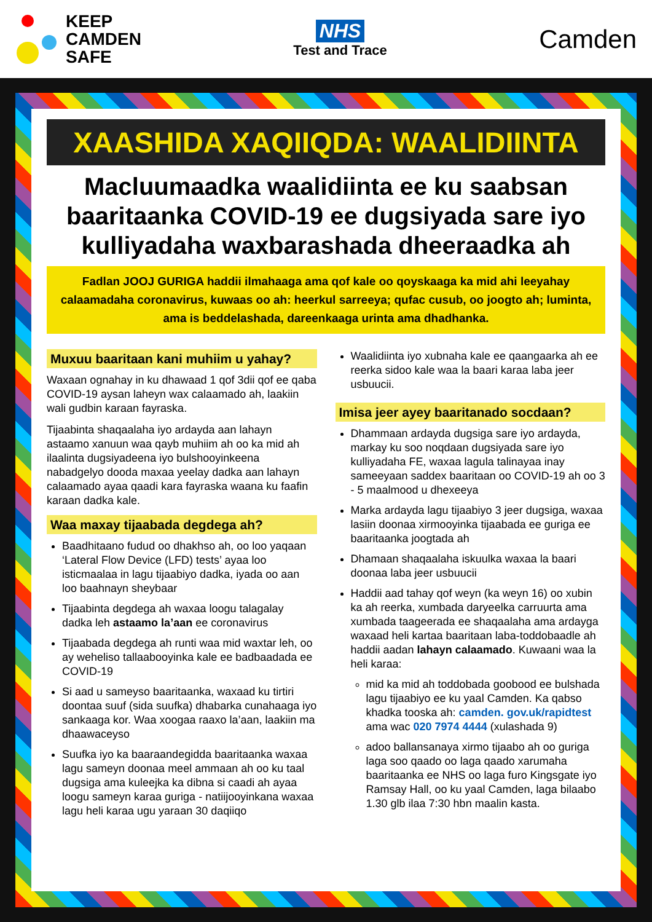KEEP
CAMDEN
SAFE
NHS
Test and Trace
Camden
XAASHIDA XAQIIQDA: WAALIDIINTA
Macluumaadka waalidiinta ee ku saabsan baaritaanka COVID-19 ee dugsiyada sare iyo kulliyadaha waxbarashada dheeraadka ah
Fadlan JOOJ GURIGA haddii ilmahaaga ama qof kale oo qoyskaaga ka mid ahi leeyahay calaamadaha coronavirus, kuwaas oo ah: heerkul sarreeya; qufac cusub, oo joogto ah; luminta, ama is beddelashada, dareenkaaga urinta ama dhadhanka.
Muxuu baaritaan kani muhiim u yahay?
Waxaan ognahay in ku dhawaad 1 qof 3dii qof ee qaba COVID-19 aysan laheyn wax calaamado ah, laakiin wali gudbin karaan fayraska.
Tijaabinta shaqaalaha iyo ardayda aan lahayn astaamo xanuun waa qayb muhiim ah oo ka mid ah ilaalinta dugsiyadeena iyo bulshooyinkeena nabadgelyo dooda maxaa yeelay dadka aan lahayn calaamado ayaa qaadi kara fayraska waana ku faafin karaan dadka kale.
Waa maxay tijaabada degdega ah?
Baadhitaano fudud oo dhakhso ah, oo loo yaqaan ‘Lateral Flow Device (LFD) tests’ ayaa loo isticmaalaa in lagu tijaabiyo dadka, iyada oo aan loo baahnayn sheybaar
Tijaabinta degdega ah waxaa loogu talagalay dadka leh astaamo la’aan ee coronavirus
Tijaabada degdega ah runti waa mid waxtar leh, oo ay weheliso tallaabooyinka kale ee badbaadada ee COVID-19
Si aad u sameyso baaritaanka, waxaad ku tirtiri doontaa suuf (sida suufka) dhabarka cunahaaga iyo sankaaga kor. Waa xoogaa raaxo la’aan, laakiin ma dhaawaceyso
Suufka iyo ka baaraandegidda baaritaanka waxaa lagu sameyn doonaa meel ammaan ah oo ku taal dugsiga ama kuleejka ka dibna si caadi ah ayaa loogu sameyn karaa guriga - natiijooyinkana waxaa lagu heli karaa ugu yaraan 30 daqiiqo
Waalidiinta iyo xubnaha kale ee qaangaarka ah ee reerka sidoo kale waa la baari karaa laba jeer usbuucii.
Imisa jeer ayey baaritanado socdaan?
Dhammaan ardayda dugsiga sare iyo ardayda, markay ku soo noqdaan dugsiyada sare iyo kulliyadaha FE, waxaa lagula talinayaa inay sameeyaan saddex baaritaan oo COVID-19 ah oo 3 - 5 maalmood u dhexeeya
Marka ardayda lagu tijaabiyo 3 jeer dugsiga, waxaa lasiin doonaa xirmooyinka tijaabada ee guriga ee baaritaanka joogtada ah
Dhamaan shaqaalaha iskuulka waxaa la baari doonaa laba jeer usbuucii
Haddii aad tahay qof weyn (ka weyn 16) oo xubin ka ah reerka, xumbada daryeelka carruurta ama xumbada taageerada ee shaqaalaha ama ardayga waxaad heli kartaa baaritaan laba-toddobaadle ah haddii aadan lahayn calaamado. Kuwaani waa la heli karaa:
mid ka mid ah toddobada goobood ee bulshada lagu tijaabiyo ee ku yaal Camden. Ka qabso khadka tooska ah: camden. gov.uk/rapidtest ama wac 020 7974 4444 (xulashada 9)
adoo ballansanaya xirmo tijaabo ah oo guriga laga soo qaado oo laga qaado xarumaha baaritaanka ee NHS oo laga furo Kingsgate iyo Ramsay Hall, oo ku yaal Camden, laga bilaabo 1.30 glb ilaa 7:30 hbn maalin kasta.